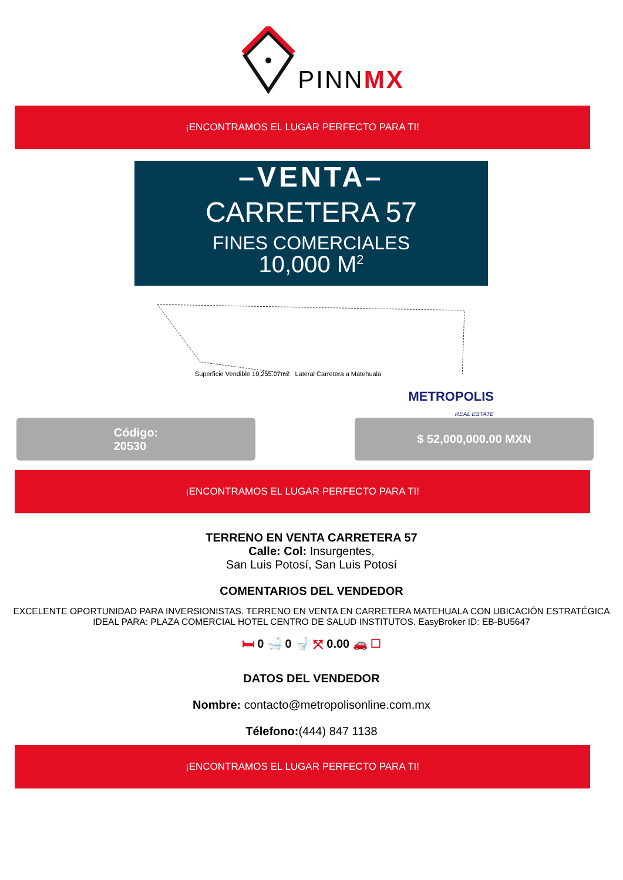PINNMX
¡ENCONTRAMOS EL LUGAR PERFECTO PARA TI!
–VENTA–
CARRETERA 57
FINES COMERCIALES
10,000 M<sup>2</sup>
Superficie Vendible 10,255.07m2 Lateral Carretera a Matehuala
METROPOLIS
REAL ESTATE
Código:
20530
$ 52,000,000.00 MXN
¡ENCONTRAMOS EL LUGAR PERFECTO PARA TI!
TERRENO EN VENTA CARRETERA 57
Calle: Col: Insurgentes,
San Luis Potosí, San Luis Potosí
COMENTARIOS DEL VENDEDOR
EXCELENTE OPORTUNIDAD PARA INVERSIONISTAS. TERRENO EN VENTA EN CARRETERA MATEHUALA CON UBICACIÓN ESTRATÉGICA IDEAL PARA: PLAZA COMERCIAL HOTEL CENTRO DE SALUD INSTITUTOS. EasyBroker ID: EB-BU5647
🛏 0 🛁 0 🚽 ⤧ 0.00 🚗 ☐
DATOS DEL VENDEDOR
Nombre: contacto@metropolisonline.com.mx
Télefono:(444) 847 1138
¡ENCONTRAMOS EL LUGAR PERFECTO PARA TI!